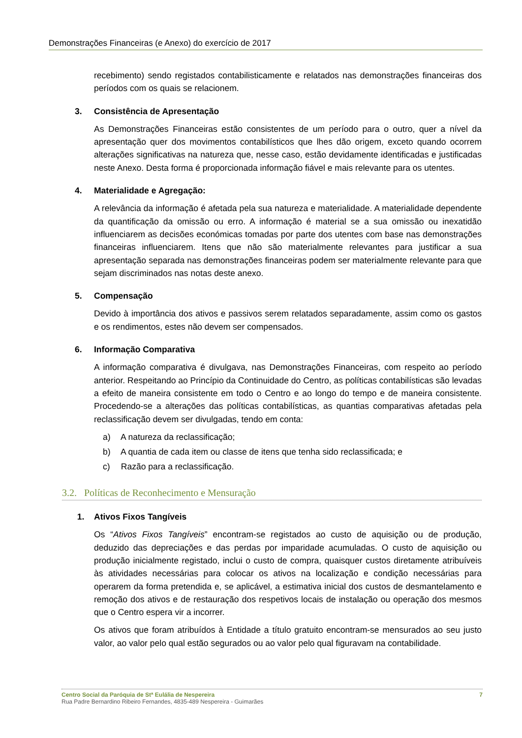Demonstrações Financeiras (e Anexo) do exercício de 2017
recebimento) sendo registados contabilisticamente e relatados nas demonstrações financeiras dos períodos com os quais se relacionem.
3. Consistência de Apresentação
As Demonstrações Financeiras estão consistentes de um período para o outro, quer a nível da apresentação quer dos movimentos contabilísticos que lhes dão origem, exceto quando ocorrem alterações significativas na natureza que, nesse caso, estão devidamente identificadas e justificadas neste Anexo. Desta forma é proporcionada informação fiável e mais relevante para os utentes.
4. Materialidade e Agregação:
A relevância da informação é afetada pela sua natureza e materialidade. A materialidade dependente da quantificação da omissão ou erro. A informação é material se a sua omissão ou inexatidão influenciarem as decisões económicas tomadas por parte dos utentes com base nas demonstrações financeiras influenciarem. Itens que não são materialmente relevantes para justificar a sua apresentação separada nas demonstrações financeiras podem ser materialmente relevante para que sejam discriminados nas notas deste anexo.
5. Compensação
Devido à importância dos ativos e passivos serem relatados separadamente, assim como os gastos e os rendimentos, estes não devem ser compensados.
6. Informação Comparativa
A informação comparativa é divulgava, nas Demonstrações Financeiras, com respeito ao período anterior. Respeitando ao Princípio da Continuidade do Centro, as políticas contabilísticas são levadas a efeito de maneira consistente em todo o Centro e ao longo do tempo e de maneira consistente. Procedendo-se a alterações das políticas contabilísticas, as quantias comparativas afetadas pela reclassificação devem ser divulgadas, tendo em conta:
a) A natureza da reclassificação;
b) A quantia de cada item ou classe de itens que tenha sido reclassificada; e
c) Razão para a reclassificação.
3.2. Políticas de Reconhecimento e Mensuração
1. Ativos Fixos Tangíveis
Os “Ativos Fixos Tangíveis” encontram-se registados ao custo de aquisição ou de produção, deduzido das depreciações e das perdas por imparidade acumuladas. O custo de aquisição ou produção inicialmente registado, inclui o custo de compra, quaisquer custos diretamente atribuíveis às atividades necessárias para colocar os ativos na localização e condição necessárias para operarem da forma pretendida e, se aplicável, a estimativa inicial dos custos de desmantelamento e remoção dos ativos e de restauração dos respetivos locais de instalação ou operação dos mesmos que o Centro espera vir a incorrer.
Os ativos que foram atribuídos à Entidade a título gratuito encontram-se mensurados ao seu justo valor, ao valor pelo qual estão segurados ou ao valor pelo qual figuravam na contabilidade.
Centro Social da Paróquia de Stª Eulália de Nespereira 7
Rua Padre Bernardino Ribeiro Fernandes, 4835-489 Nespereira - Guimarães